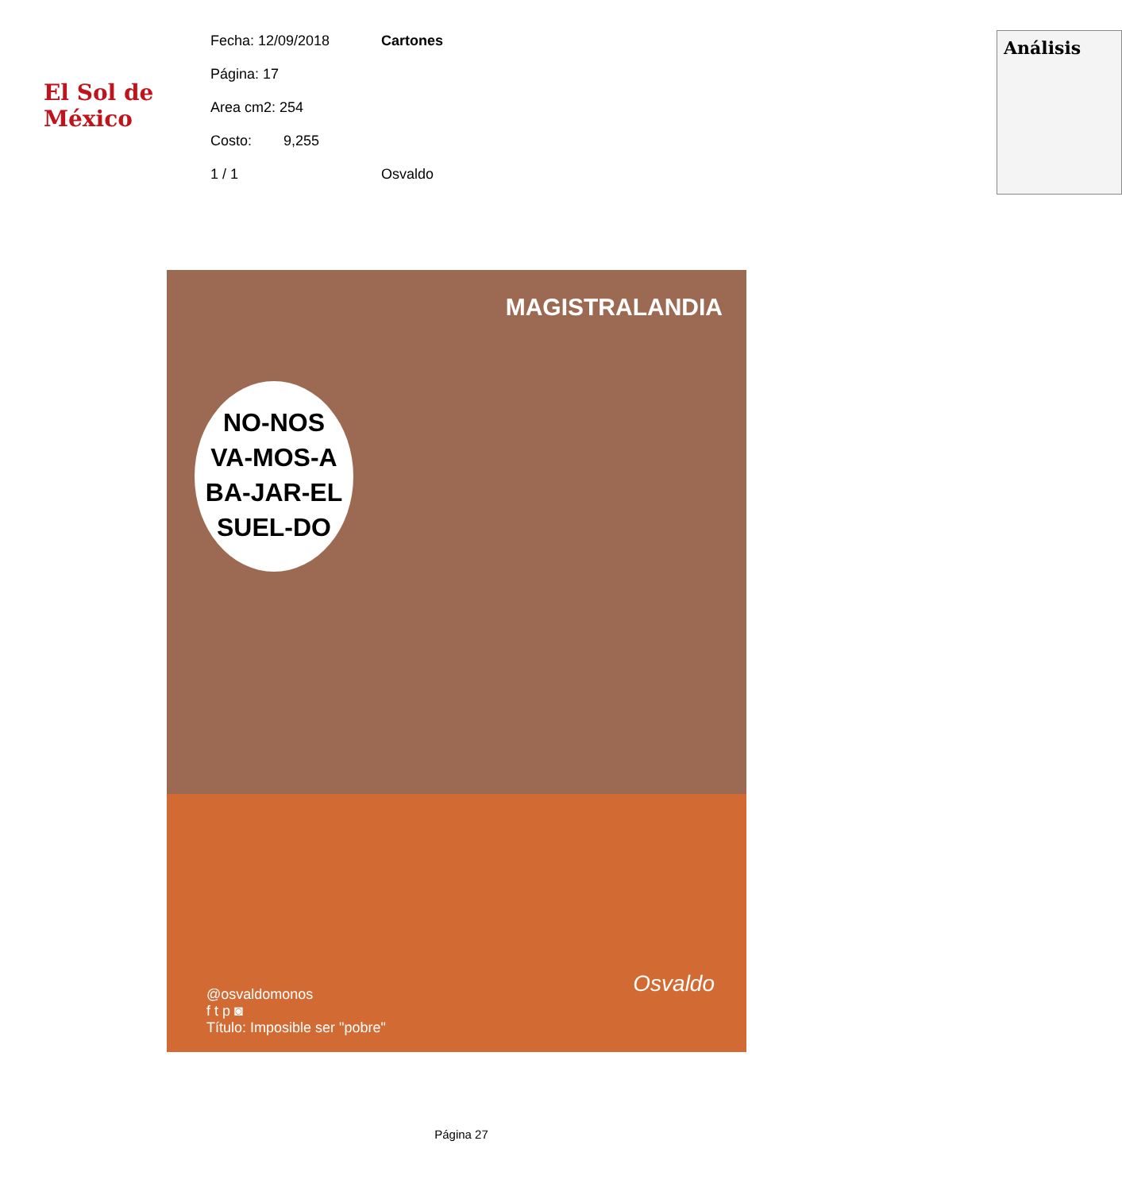El Sol de México
Fecha: 12/09/2018
Página: 17
Area cm2: 254
Costo: 9,255
1 / 1
Cartones
Osvaldo
Análisis
MAGISTRALANDIA
NO-NOS
VA-MOS-A
BA-JAR-EL
SUEL-DO
Osvaldo
@osvaldomonos
f t p ◙
Título: Imposible ser "pobre"
Página 27